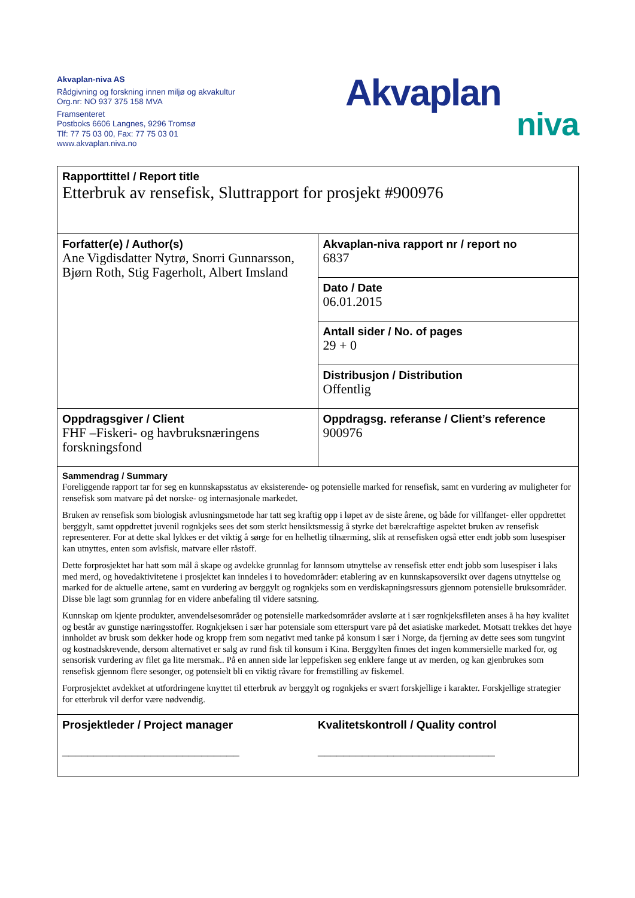Akvaplan-niva AS
Rådgivning og forskning innen miljø og akvakultur
Org.nr: NO 937 375 158 MVA
Framsenteret
Postboks 6606 Langnes, 9296 Tromsø
Tlf: 77 75 03 00, Fax: 77 75 03 01
www.akvaplan.niva.no
Akvaplan
niva
| Rapporttittel / Report title Etterbruk av rensefisk, Sluttrapport for prosjekt #900976 | |
| Forfatter(e) / Author(s) Ane Vigdisdatter Nytrø, Snorri Gunnarsson, Bjørn Roth, Stig Fagerholt, Albert Imsland | Akvaplan-niva rapport nr / report no 6837 |
| | Dato / Date 06.01.2015 |
| | Antall sider / No. of pages 29 + 0 |
| | Distribusjon / Distribution Offentlig |
| Oppdragsgiver / Client FHF –Fiskeri- og havbruksnæringens forskningsfond | Oppdragsg. referanse / Client’s reference 900976 |
| Sammendrag / Summary Foreliggende rapport tar for seg en kunnskapsstatus av eksisterende- og potensielle marked for rensefisk, samt en vurdering av muligheter for rensefisk som matvare på det norske- og internasjonale markedet. Bruken av rensefisk som biologisk avlusningsmetode har tatt seg kraftig opp i løpet av de siste årene, og både for villfanget- eller oppdrettet berggylt, samt oppdrettet juvenil rognkjeks sees det som sterkt hensiktsmessig å styrke det bærekraftige aspektet bruken av rensefisk representerer. For at dette skal lykkes er det viktig å sørge for en helhetlig tilnærming, slik at rensefisken også etter endt jobb som lusespiser kan utnyttes, enten som avlsfisk, matvare eller råstoff. Dette forprosjektet har hatt som mål å skape og avdekke grunnlag for lønnsom utnyttelse av rensefisk etter endt jobb som lusespiser i laks med merd, og hovedaktivitetene i prosjektet kan inndeles i to hovedområder: etablering av en kunnskapsoversikt over dagens utnyttelse og marked for de aktuelle artene, samt en vurdering av berggylt og rognkjeks som en verdiskapningsressurs gjennom potensielle bruksområder. Disse ble lagt som grunnlag for en videre anbefaling til videre satsning. Kunnskap om kjente produkter, anvendelsesområder og potensielle markedsområder avslørte at i sær rognkjeksfileten anses å ha høy kvalitet og består av gunstige næringsstoffer. Rognkjeksen i sær har potensiale som etterspurt vare på det asiatiske markedet. Motsatt trekkes det høye innholdet av brusk som dekker hode og kropp frem som negativt med tanke på konsum i sær i Norge, da fjerning av dette sees som tungvint og kostnadskrevende, dersom alternativet er salg av rund fisk til konsum i Kina. Berggylten finnes det ingen kommersielle marked for, og sensorisk vurdering av filet ga lite mersmak.. På en annen side lar leppefisken seg enklere fange ut av merden, og kan gjenbrukes som rensefisk gjennom flere sesonger, og potensielt bli en viktig råvare for fremstilling av fiskemel. Forprosjektet avdekket at utfordringene knyttet til etterbruk av berggylt og rognkjeks er svært forskjellige i karakter. Forskjellige strategier for etterbruk vil derfor være nødvendig. | |
| Prosjektleder / Project manager ____________________________ Kvalitetskontroll / Quality control ____________________________ | |